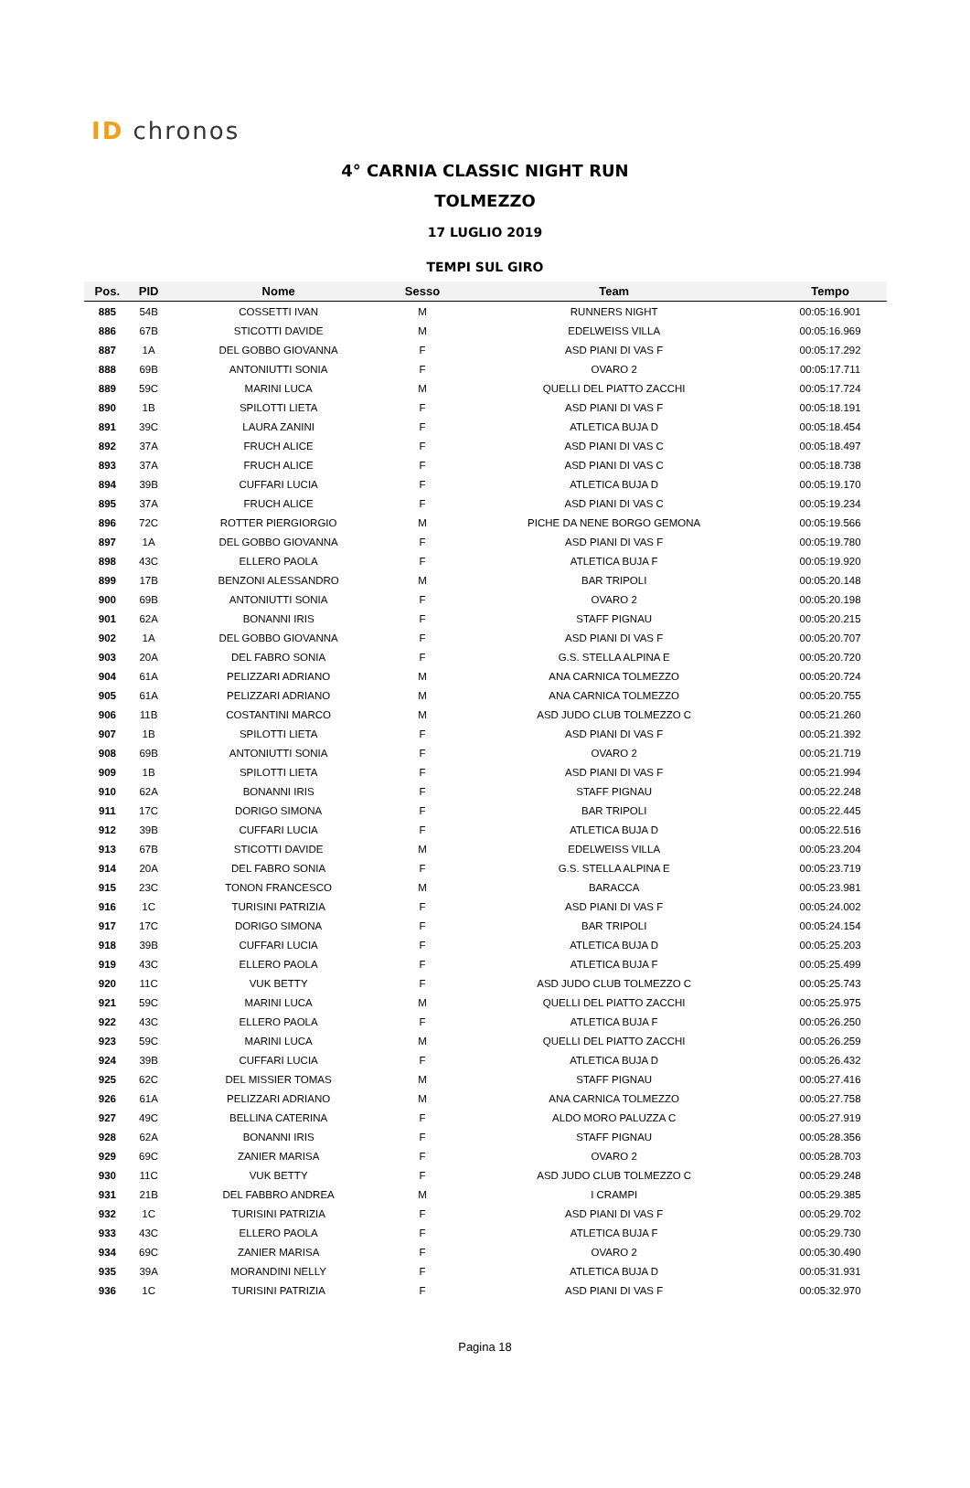ID chronos
4° CARNIA CLASSIC NIGHT RUN
TOLMEZZO
17 LUGLIO 2019
TEMPI SUL GIRO
| Pos. | PID | Nome | Sesso | Team | Tempo |
| --- | --- | --- | --- | --- | --- |
| 885 | 54B | COSSETTI IVAN | M | RUNNERS NIGHT | 00:05:16.901 |
| 886 | 67B | STICOTTI DAVIDE | M | EDELWEISS VILLA | 00:05:16.969 |
| 887 | 1A | DEL GOBBO GIOVANNA | F | ASD PIANI DI VAS F | 00:05:17.292 |
| 888 | 69B | ANTONIUTTI SONIA | F | OVARO 2 | 00:05:17.711 |
| 889 | 59C | MARINI LUCA | M | QUELLI DEL PIATTO ZACCHI | 00:05:17.724 |
| 890 | 1B | SPILOTTI LIETA | F | ASD PIANI DI VAS F | 00:05:18.191 |
| 891 | 39C | LAURA ZANINI | F | ATLETICA BUJA D | 00:05:18.454 |
| 892 | 37A | FRUCH ALICE | F | ASD PIANI DI VAS C | 00:05:18.497 |
| 893 | 37A | FRUCH ALICE | F | ASD PIANI DI VAS C | 00:05:18.738 |
| 894 | 39B | CUFFARI LUCIA | F | ATLETICA BUJA D | 00:05:19.170 |
| 895 | 37A | FRUCH ALICE | F | ASD PIANI DI VAS C | 00:05:19.234 |
| 896 | 72C | ROTTER PIERGIORGIO | M | PICHE DA NENE BORGO GEMONA | 00:05:19.566 |
| 897 | 1A | DEL GOBBO GIOVANNA | F | ASD PIANI DI VAS F | 00:05:19.780 |
| 898 | 43C | ELLERO PAOLA | F | ATLETICA BUJA F | 00:05:19.920 |
| 899 | 17B | BENZONI ALESSANDRO | M | BAR TRIPOLI | 00:05:20.148 |
| 900 | 69B | ANTONIUTTI SONIA | F | OVARO 2 | 00:05:20.198 |
| 901 | 62A | BONANNI IRIS | F | STAFF PIGNAU | 00:05:20.215 |
| 902 | 1A | DEL GOBBO GIOVANNA | F | ASD PIANI DI VAS F | 00:05:20.707 |
| 903 | 20A | DEL FABRO SONIA | F | G.S. STELLA ALPINA E | 00:05:20.720 |
| 904 | 61A | PELIZZARI ADRIANO | M | ANA CARNICA TOLMEZZO | 00:05:20.724 |
| 905 | 61A | PELIZZARI ADRIANO | M | ANA CARNICA TOLMEZZO | 00:05:20.755 |
| 906 | 11B | COSTANTINI MARCO | M | ASD JUDO CLUB TOLMEZZO C | 00:05:21.260 |
| 907 | 1B | SPILOTTI LIETA | F | ASD PIANI DI VAS F | 00:05:21.392 |
| 908 | 69B | ANTONIUTTI SONIA | F | OVARO 2 | 00:05:21.719 |
| 909 | 1B | SPILOTTI LIETA | F | ASD PIANI DI VAS F | 00:05:21.994 |
| 910 | 62A | BONANNI IRIS | F | STAFF PIGNAU | 00:05:22.248 |
| 911 | 17C | DORIGO SIMONA | F | BAR TRIPOLI | 00:05:22.445 |
| 912 | 39B | CUFFARI LUCIA | F | ATLETICA BUJA D | 00:05:22.516 |
| 913 | 67B | STICOTTI DAVIDE | M | EDELWEISS VILLA | 00:05:23.204 |
| 914 | 20A | DEL FABRO SONIA | F | G.S. STELLA ALPINA E | 00:05:23.719 |
| 915 | 23C | TONON FRANCESCO | M | BARACCA | 00:05:23.981 |
| 916 | 1C | TURISINI PATRIZIA | F | ASD PIANI DI VAS F | 00:05:24.002 |
| 917 | 17C | DORIGO SIMONA | F | BAR TRIPOLI | 00:05:24.154 |
| 918 | 39B | CUFFARI LUCIA | F | ATLETICA BUJA D | 00:05:25.203 |
| 919 | 43C | ELLERO PAOLA | F | ATLETICA BUJA F | 00:05:25.499 |
| 920 | 11C | VUK BETTY | F | ASD JUDO CLUB TOLMEZZO C | 00:05:25.743 |
| 921 | 59C | MARINI LUCA | M | QUELLI DEL PIATTO ZACCHI | 00:05:25.975 |
| 922 | 43C | ELLERO PAOLA | F | ATLETICA BUJA F | 00:05:26.250 |
| 923 | 59C | MARINI LUCA | M | QUELLI DEL PIATTO ZACCHI | 00:05:26.259 |
| 924 | 39B | CUFFARI LUCIA | F | ATLETICA BUJA D | 00:05:26.432 |
| 925 | 62C | DEL MISSIER TOMAS | M | STAFF PIGNAU | 00:05:27.416 |
| 926 | 61A | PELIZZARI ADRIANO | M | ANA CARNICA TOLMEZZO | 00:05:27.758 |
| 927 | 49C | BELLINA CATERINA | F | ALDO MORO PALUZZA C | 00:05:27.919 |
| 928 | 62A | BONANNI IRIS | F | STAFF PIGNAU | 00:05:28.356 |
| 929 | 69C | ZANIER MARISA | F | OVARO 2 | 00:05:28.703 |
| 930 | 11C | VUK BETTY | F | ASD JUDO CLUB TOLMEZZO C | 00:05:29.248 |
| 931 | 21B | DEL FABBRO ANDREA | M | I CRAMPI | 00:05:29.385 |
| 932 | 1C | TURISINI PATRIZIA | F | ASD PIANI DI VAS F | 00:05:29.702 |
| 933 | 43C | ELLERO PAOLA | F | ATLETICA BUJA F | 00:05:29.730 |
| 934 | 69C | ZANIER MARISA | F | OVARO 2 | 00:05:30.490 |
| 935 | 39A | MORANDINI NELLY | F | ATLETICA BUJA D | 00:05:31.931 |
| 936 | 1C | TURISINI PATRIZIA | F | ASD PIANI DI VAS F | 00:05:32.970 |
Pagina 18